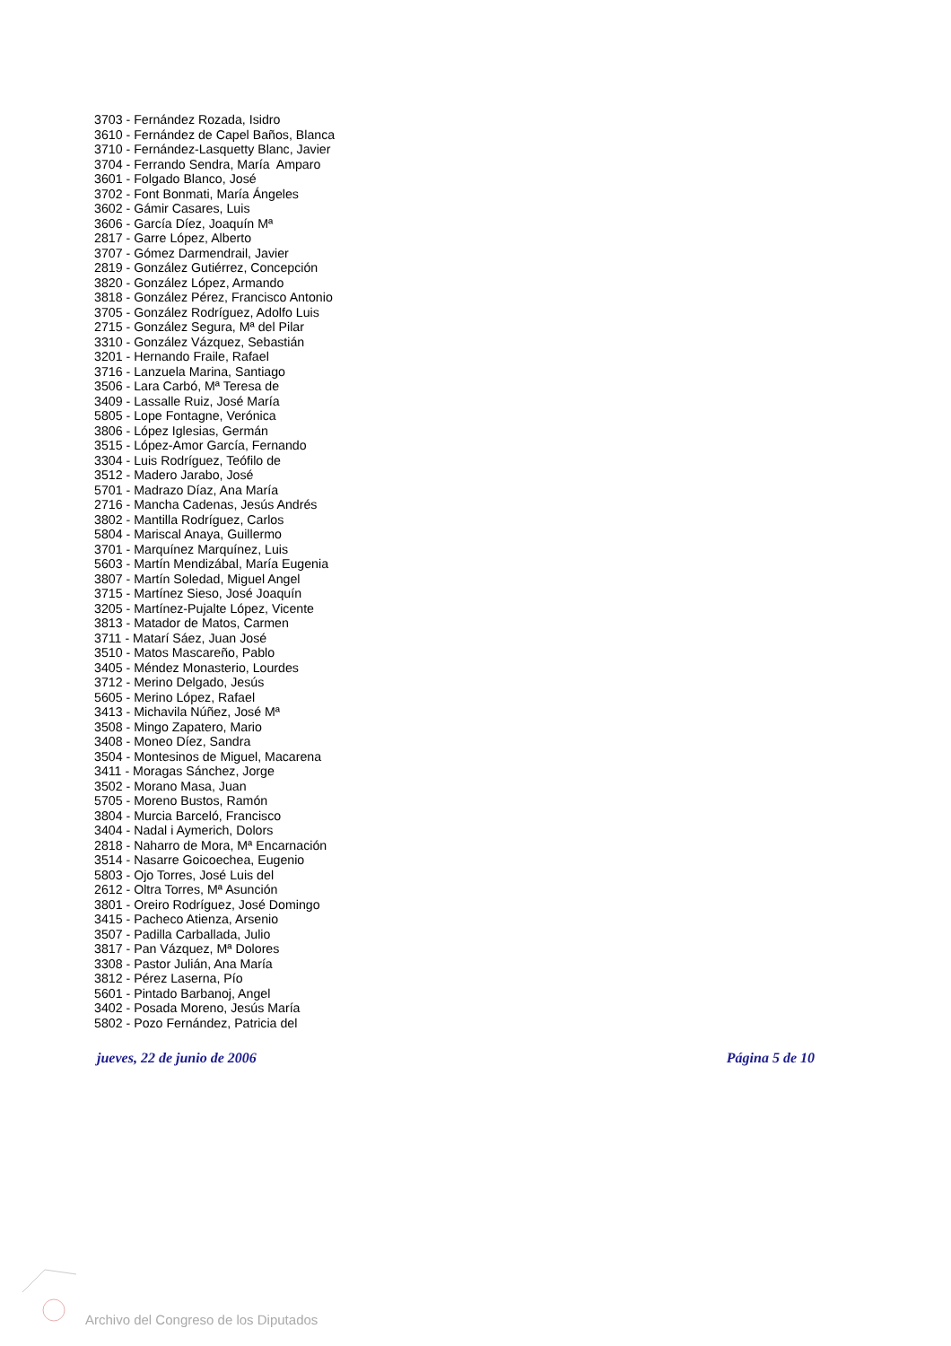3703 - Fernández Rozada, Isidro
3610 - Fernández de Capel Baños, Blanca
3710 - Fernández-Lasquetty Blanc, Javier
3704 - Ferrando Sendra, María Amparo
3601 - Folgado Blanco, José
3702 - Font Bonmati, María Ángeles
3602 - Gámir Casares, Luis
3606 - García Díez, Joaquín Mª
2817 - Garre López, Alberto
3707 - Gómez Darmendrail, Javier
2819 - González Gutiérrez, Concepción
3820 - González López, Armando
3818 - González Pérez, Francisco Antonio
3705 - González Rodríguez, Adolfo Luis
2715 - González Segura, Mª del Pilar
3310 - González Vázquez, Sebastián
3201 - Hernando Fraile, Rafael
3716 - Lanzuela Marina, Santiago
3506 - Lara Carbó, Mª Teresa de
3409 - Lassalle Ruiz, José María
5805 - Lope Fontagne, Verónica
3806 - López Iglesias, Germán
3515 - López-Amor García, Fernando
3304 - Luis Rodríguez, Teófilo de
3512 - Madero Jarabo, José
5701 - Madrazo Díaz, Ana María
2716 - Mancha Cadenas, Jesús Andrés
3802 - Mantilla Rodríguez, Carlos
5804 - Mariscal Anaya, Guillermo
3701 - Marquínez Marquínez, Luis
5603 - Martín Mendizábal, María Eugenia
3807 - Martín Soledad, Miguel Angel
3715 - Martínez Sieso, José Joaquín
3205 - Martínez-Pujalte López, Vicente
3813 - Matador de Matos, Carmen
3711 - Matarí Sáez, Juan José
3510 - Matos Mascareño, Pablo
3405 - Méndez Monasterio, Lourdes
3712 - Merino Delgado, Jesús
5605 - Merino López, Rafael
3413 - Michavila Núñez, José Mª
3508 - Mingo Zapatero, Mario
3408 - Moneo Díez, Sandra
3504 - Montesinos de Miguel, Macarena
3411 - Moragas Sánchez, Jorge
3502 - Morano Masa, Juan
5705 - Moreno Bustos, Ramón
3804 - Murcia Barceló, Francisco
3404 - Nadal i Aymerich, Dolors
2818 - Naharro de Mora, Mª Encarnación
3514 - Nasarre Goicoechea, Eugenio
5803 - Ojo Torres, José Luis del
2612 - Oltra Torres, Mª Asunción
3801 - Oreiro Rodríguez, José Domingo
3415 - Pacheco Atienza, Arsenio
3507 - Padilla Carballada, Julio
3817 - Pan Vázquez, Mª Dolores
3308 - Pastor Julián, Ana María
3812 - Pérez Laserna, Pío
5601 - Pintado Barbanoj, Angel
3402 - Posada Moreno, Jesús María
5802 - Pozo Fernández, Patricia del
jueves, 22 de junio de 2006 Página 5 de 10
Archivo del Congreso de los Diputados